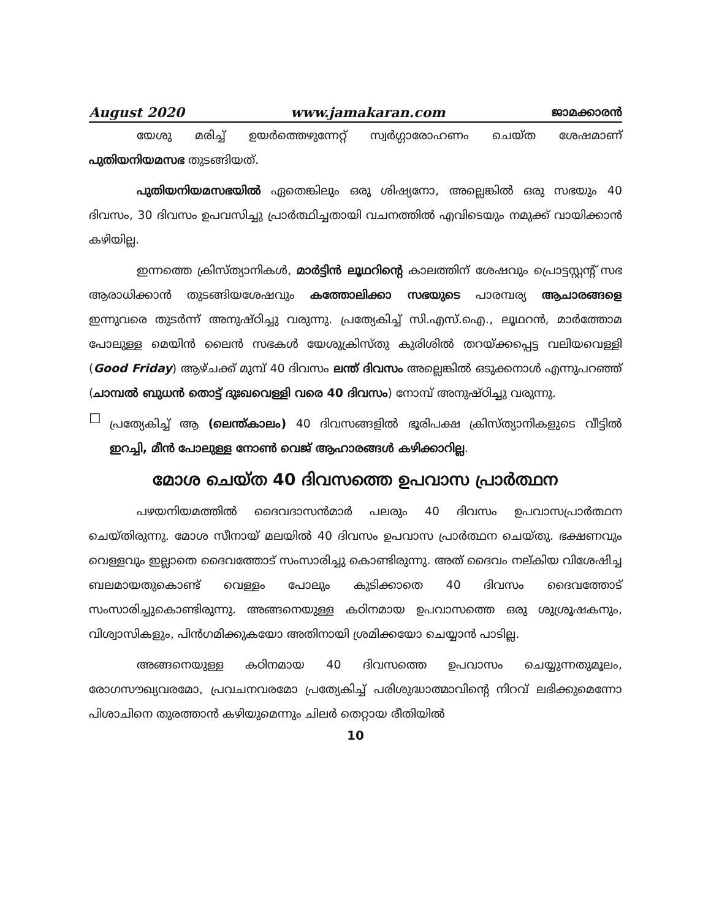August 2020 www.jamakaran.com ജാമക്കാരൻ
യേശു മരിച്ച് ഉയർത്തെഴുന്നേറ്റ് സ്വർഗ്ഗാരോഹണം ചെയ്ത ശേഷമാണ് പുതിയനിയമസഭ തുടങ്ങിയത്.
പുതിയനിയമസഭയിൽ ഏതെങ്കിലും ഒരു ശിഷ്യനോ, അല്ലെങ്കിൽ ഒരു സഭയും 40 ദിവസം, 30 ദിവസം ഉപവസിച്ചു പ്രാർത്ഥിച്ചതായി വചനത്തിൽ എവിടെയും നമുക്ക് വായിക്കാൻ കഴിയില്ല.
ഇന്നത്തെ ക്രിസ്ത്യാനികൾ, മാർട്ടിൻ ലൂഥറിന്റെ കാലത്തിന് ശേഷവും പ്രൊട്ടസ്റ്റന്റ് സഭ ആരാധിക്കാൻ തുടങ്ങിയശേഷവും കത്തോലിക്കാ സഭയുടെ പാരമ്പര്യ ആചാരങ്ങളെ ഇന്നുവരെ തുടർന്ന് അനുഷ്ഠിച്ചു വരുന്നു. പ്രത്യേകിച്ച് സി.എസ്.ഐ., ലൂഥറൻ, മാർത്തോമ പോലുള്ള മെയിൻ ലൈൻ സഭകൾ യേശുക്രിസ്തു കുരിശിൽ തറയ്ക്കപ്പെട്ട വലിയവെള്ളി (Good Friday) ആഴ്ചക്ക് മുമ്പ് 40 ദിവസം ലന്ത് ദിവസം അല്ലെങ്കിൽ ഒടുക്കനാൾ എന്നുപറഞ്ഞ് (ചാമ്പൽ ബുധൻ തൊട്ട് ദുഃഖവെള്ളി വരെ 40 ദിവസം) നോമ്പ് അനുഷ്ഠിച്ചു വരുന്നു.
☐
പ്രത്യേകിച്ച് ആ (ലെന്ത്കാലം) 40 ദിവസങ്ങളിൽ ഭൂരിപക്ഷ ക്രിസ്ത്യാനികളുടെ വീട്ടിൽ ഇറച്ചി, മീൻ പോലുള്ള നോൺ വെജ് ആഹാരങ്ങൾ കഴിക്കാറില്ല.
മോശ ചെയ്ത 40 ദിവസത്തെ ഉപവാസ പ്രാർത്ഥന
പഴയനിയമത്തിൽ ദൈവദാസൻമാർ പലരും 40 ദിവസം ഉപവാസപ്രാർത്ഥന ചെയ്തിരുന്നു. മോശ സീനായ് മലയിൽ 40 ദിവസം ഉപവാസ പ്രാർത്ഥന ചെയ്തു. ഭക്ഷണവും വെള്ളവും ഇല്ലാതെ ദൈവത്തോട് സംസാരിച്ചു കൊണ്ടിരുന്നു. അത് ദൈവം നല്കിയ വിശേഷിച്ച ബലമായതുകൊണ്ട് വെള്ളം പോലും കുടിക്കാതെ 40 ദിവസം ദൈവത്തോട് സംസാരിച്ചുകൊണ്ടിരുന്നു. അങ്ങനെയുള്ള കഠിനമായ ഉപവാസത്തെ ഒരു ശുശ്രൂഷകനും, വിശ്വാസികളും, പിൻഗമിക്കുകയോ അതിനായി ശ്രമിക്കയോ ചെയ്യാൻ പാടില്ല.
അങ്ങനെയുള്ള കഠിനമായ 40 ദിവസത്തെ ഉപവാസം ചെയ്യുന്നതുമൂലം, രോഗസൗഖ്യവരമോ, പ്രവചനവരമോ പ്രത്യേകിച്ച് പരിശുദ്ധാത്മാവിന്റെ നിറവ് ലഭിക്കുമെന്നോ പിശാചിനെ തുരത്താൻ കഴിയുമെന്നും ചിലർ തെറ്റായ രീതിയിൽ
10